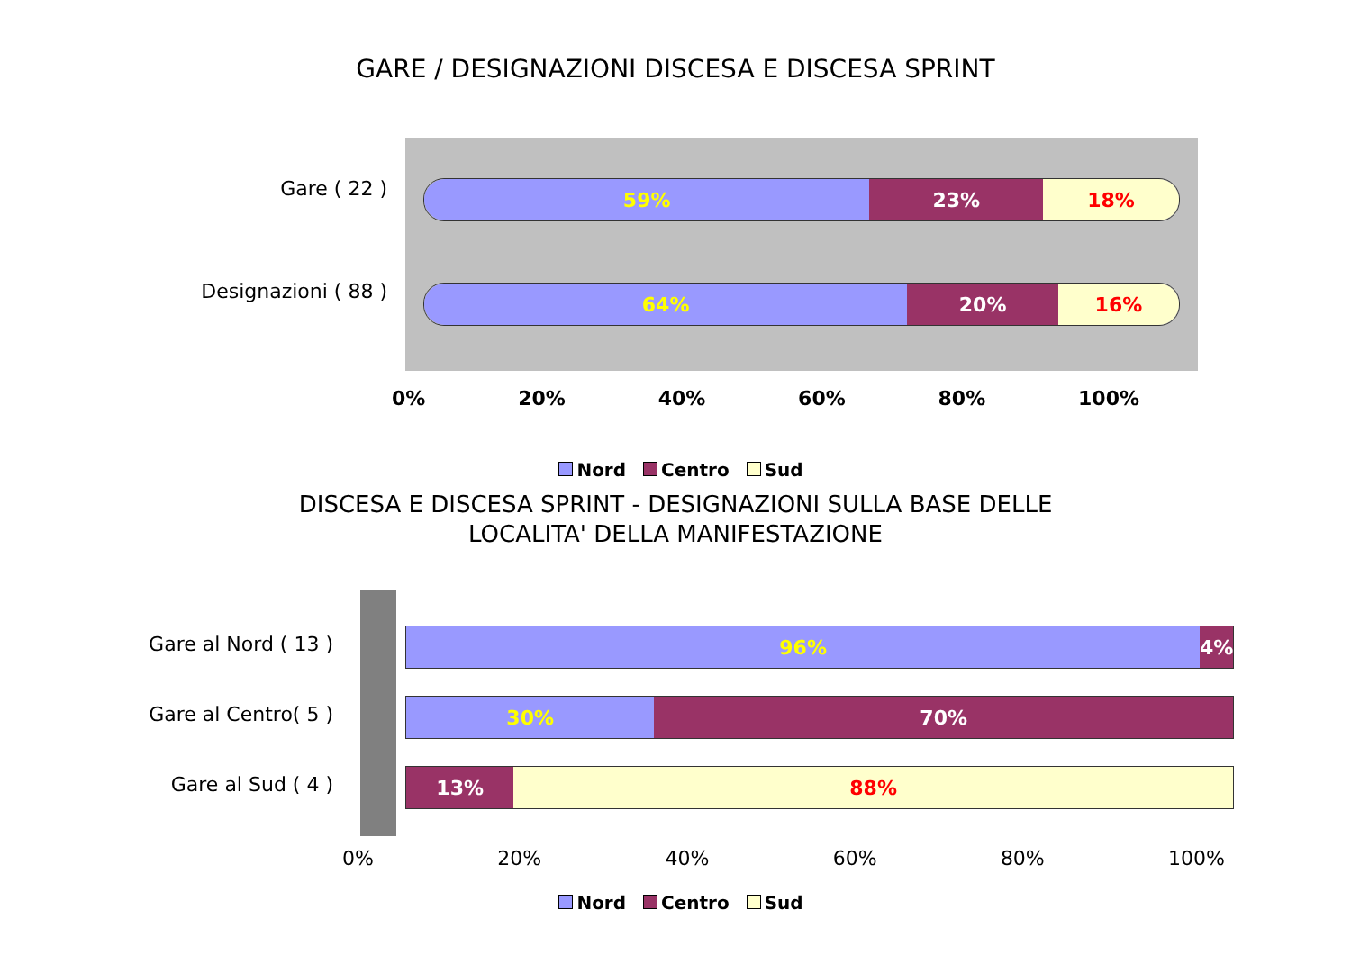GARE / DESIGNAZIONI DISCESA E DISCESA SPRINT
Gare ( 22 )
Designazioni ( 88 )
59% 23% 18%
64% 20% 16%
0% 20% 40% 60% 80% 100%
Nord Centro Sud
DISCESA E DISCESA SPRINT - DESIGNAZIONI SULLA BASE DELLE
LOCALITA' DELLA MANIFESTAZIONE
Gare al Nord ( 13 )
Gare al Centro( 5 )
Gare al Sud ( 4 )
96% 4%
30% 70%
13% 88%
0% 20% 40% 60% 80% 100%
Nord Centro Sud